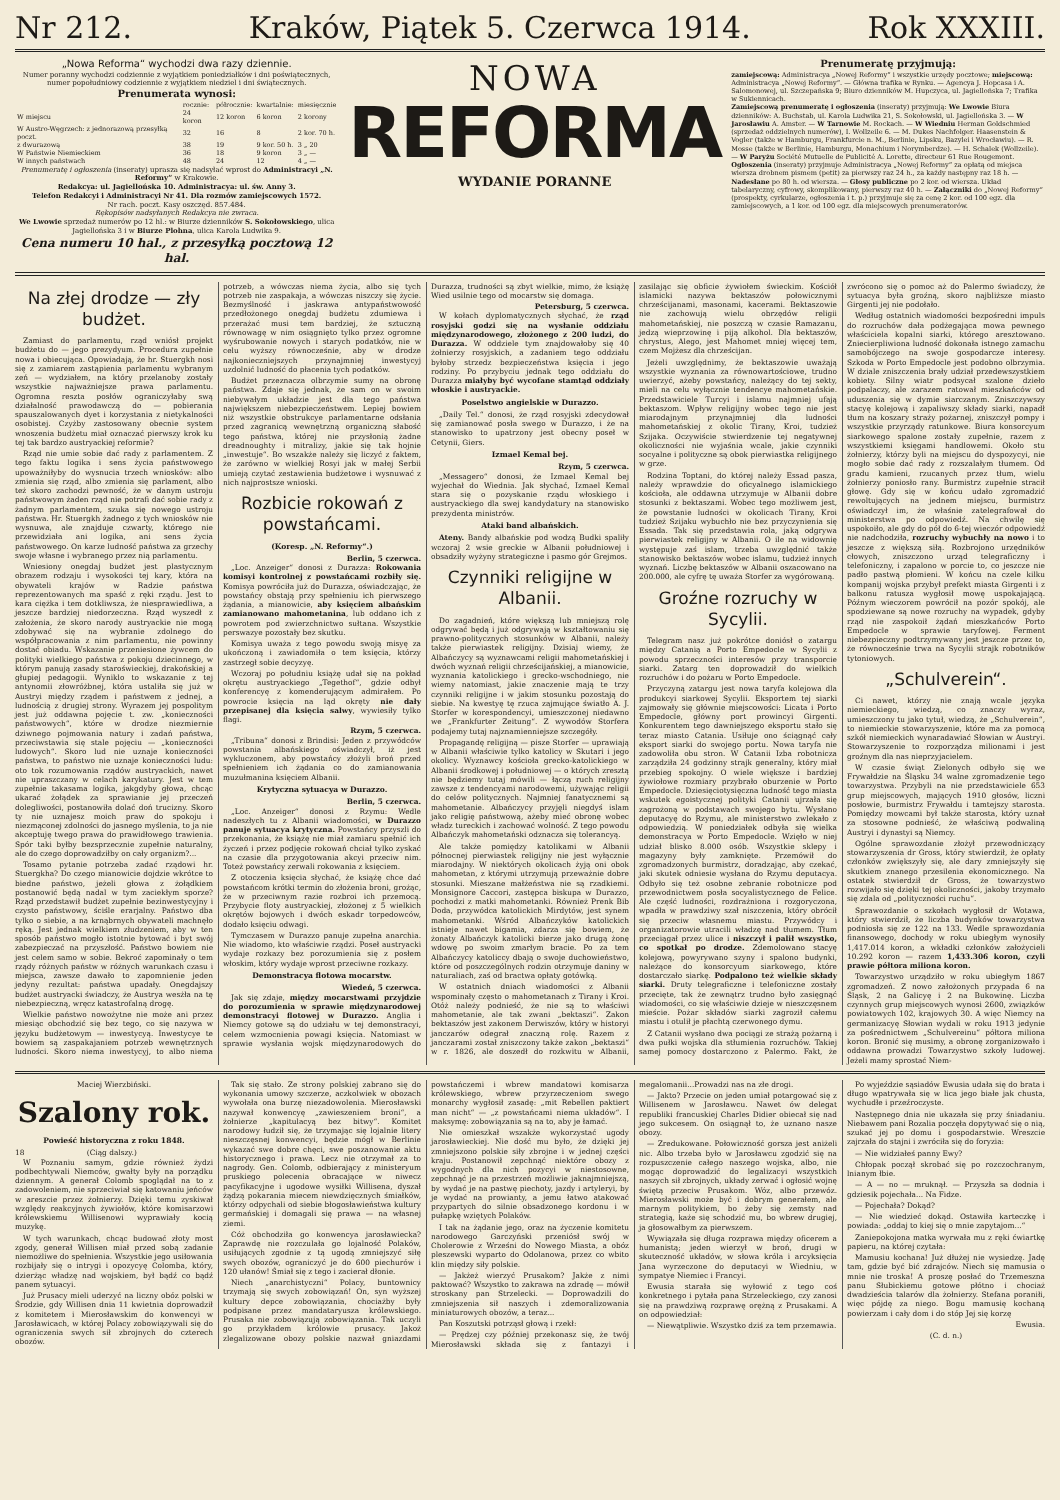Nr 212. Kraków, Piątek 5. Czerwca 1914. Rok XXXIII.
„Nowa Reforma“ wychodzi dwa razy dziennie.
Numer poranny wychodzi codziennie z wyjątkiem poniedziałków i dni poświątecznych, numer popołudniowy codziennie z wyjątkiem niedziel i dni świątecznych.
Prenumerata wynosi:
| | rocznie: | półrocznie: | kwartalnie: | miesięcznie |
| --- | --- | --- | --- | --- |
| W miejscu | 24 koron | 12 koron | 6 koron | 2 korony |
| W Austro-Węgrzech: z jednorazową przesyłką poczt. | 32 | 16 | 8 | 2 kor. 70 h. |
| z dwurazową | 38 | 19 | 9 kor. 50 h. | 3 „ 20 |
| W Państwie Niemieckiem | 36 | 18 | 9 koron | 3 „ — |
| W innych państwach | 48 | 24 | 12 | 4 „ — |
Prenumeratę i ogłoszenia (inseraty) uprasza się nadsyłać wprost do Administracyi „N. Reformy“ w Krakowie.
Redakcya: ul. Jagiellońska 10. Administracya: ul. św. Anny 3.
Telefon Redakcyi i Administracyi Nr 41. Dla rozmów zamiejscowych 1572.
Nr rach. poczt. Kasy oszczęd. 857.484.
Rękopisów nadsyłanych Redakcya nie zwraca.
We Lwowie sprzedaż numerów po 12 hl.: w Biurze dzienników S. Sokołowskiego, ulica Jagiellońska 3 i w Biurze Plohna, ulica Karola Ludwika 9.
Cena numeru 10 hal., z przesyłką pocztową 12 hal.
NOWA
REFORMA
WYDANIE PORANNE
Prenumeratę przyjmują:
zamiejscową: Administracya „Nowej Reformy“ i wszystkie urzędy pocztowe; miejscową: Administracya „Nowej Reformy“. — Główna trafika w Rynku. — Agencya J. Hopcasa i A. Salomonowej, ul. Szczepańska 9; Biuro dzienników M. Hupczyca, ul. Jagiellońska 7; Trafika w Sukiennicach.
Zamiejscową prenumeratę i ogłoszenia (inseraty) przyjmują: We Lwowie Biura dzienników: A. Buchstab, ul. Karola Ludwika 21, S. Sokołowski, ul. Jagiellońska 3. — W Jarosławiu A. Amster. — W Tarnowie M. Rockach. — W Wiedniu Herman Goldschmied (sprzedaż oddzielnych numerów), I. Wollzeile 6. — M. Dukes Nachfolger. Haasenstein & Vogler (także w Hamburgu, Frankfurcie n. M., Berlinie, Lipsku, Bazylei i Wrocławiu). — R. Mosse (także w Berlinie, Hamburgu, Monachium i Norymberdze). — H. Schalek (Wollzeile). — W Paryżu Société Mutuelle de Publicité A. Lorette, directeur 61 Rue Rougemont.
Ogłoszenia (inseraty) przyjmuje Administracya „Nowej Reformy“ za opłatą od miejsca wiersza drobnem pismem (petit) za pierwszy raz 24 h., za każdy następny raz 18 h. — Nadesłane po 80 h. od wiersza. — Głosy publiczne po 2 kor. od wiersza. Układ tabelaryczny, cyfrowy, skomplikowany, pierwszy raz 40 h. — Załączniki do „Nowej Reformy“ (prospekty, cyrkularze, ogłoszenia i t. p.) przyjmuje się za cenę 2 kor. od 100 egz. dla zamiejscowych, a 1 kor. od 100 egz. dla miejscowych prenumeratorów.
Na złej drodze — zły budżet.
Zamiast do parlamentu, rząd wniósł projekt budżetu do — jego prezydyum. Procedura zupełnie nowa i obiecująca. Opowiadają, że hr. Stuergkh nosi się z zamiarem zastąpienia parlamentu wybranym zeń — wydziałem, na który przelanoby zostały wszystkie najważniejsze prawa parlamentu. Ogromna reszta posłów ograniczyłaby swą działalność prawodawczą do — pobierania spauszalowanych dyet i korzystania z nietykalności osobistej. Czyżby zastosowany obecnie system wnoszenia budżetu miał oznaczać pierwszy krok ku tej tak bardzo austryackiej reformie?
Rząd nie umie sobie dać rady z parlamentem. Z tego faktu logika i sens życia państwowego upoważniłyby do wysnucia trzech wniosków: albo zmienia się rząd, albo zmienia się parlament, albo też skoro zachodzi pewność, że w danym ustroju państwowym żaden rząd nie potrafi dać sobie rady z żadnym parlamentem, szuka się nowego ustroju państwa. Hr. Stuergkh żadnego z tych wniosków nie wysnuwa, ale znajduje czwarty, którego nie przewidziała ani logika, ani sens życia państwowego. On karze ludność państwa za grzechy swoje własne i wybranego przez nią parlamentu.
Wniesiony onegdaj budżet jest plastycznym obrazem rodzaju i wysokości tej kary, która na obywateli krajów w Radzie państwa reprezentowanych ma spaść z ręki rządu. Jest to kara ciężka i tem dotkliwsza, że niesprawiedliwa, a jeszcze bardziej niedorzeczna. Rząd wyszedł z założenia, że skoro narody austryackie nie mogą zdobywać się na wybranie zdolnego do współpracowania z nim parlamentu, nie powinny dostać obiadu. Wskazanie przeniesione żywcem do polityki wielkiego państwa z pokoju dziecinnego, w którym panują zasady staroświeckiej, drakońskiej a głupiej pedagogii. Wyniklo to wskazanie z tej antynomii złowróżbnej, która ustaliła się już w Austryi między rządem i państwem z jednej, a ludnością z drugiej strony. Wyrazem jej pospolitym jest już oddawna pojęcie t. zw. „konieczności państwowych“, które w drodze niezmiernie dziwnego pojmowania natury i zadań państwa, przeciwstawia się stale pojęciu — „konieczności ludowych“. Skoro lud nie uznaje konieczności państwa, to państwo nie uznaje konieczności ludu: oto tok rozumowania rządów austryackich, nawet nie upraszczany w celach karykatury. Jest w tem zupełnie takasama logika, jakgdyby głowa, chcąc ukarać żołądek za sprawianie jej przeczeń dolegliwości, postanowiła dolać doń trucizny. Skoro ty nie uznajesz moich praw do spokoju i niezmąconej zdolności do jasnego myślenia, to ja nie akceptuję twego prawa do prawidłowego trawienia. Spór taki byłby bezsprzecznie zupełnie naturalny, ale do czego doprowadziłby on cały organizm?...
Tosamo pytanie potrzeba zadać rządowi hr. Stuergkha? Do czego mianowicie dojdzie wkrótce to biedne państwo, jeżeli głowa z żołądkiem postanowić będą nadal w tym zaciekłym sporze? Rząd przedstawił budżet zupełnie bezinwestycyjny i czysto państwowy, ściśle erarjalny. Państwo dba tylko o siebie, a na krnąbrnych obywateli machnęło ręką. Jest jednak wielkiem złudzeniem, aby w ten sposób państwo mogło istotnie bytować i byt swój zabezpieczać na przyszłość. Państwo bowiem nie jest celem samo w sobie. Bekroć zapominały o tem rządy różnych państw w różnych warunkach czasu i miejsca, zawsze dawało to zapomnienie jeden jedyny rezultat: państwa upadały. Onegdajszy budżet austryacki świadczy, że Austrya wesżła na tę niebezpieczną, wręcz katastrofalną drogę.
Wielkie państwo nowożytne nie może ani przez miesiąc obchodzić się bez tego, co się nazywa w języku budżetowym — inwestycyą. Inwestycye te bowiem są zaspakajaniem potrzeb wewnętrznych ludności. Skoro niema inwestycyj, to albo niema potrzeb, a wówczas niema życia, albo się tych potrzeb nie zaspakaja, a wówczas niszczy się życie. Bezmyślność i jaskrawa antypaństwowość przedłożonego onegdaj budżetu zdumiewa i przerażać musi tem bardziej, że sztuczną równowagę w nim osiągnięto tylko przez ogromne wyśrubowanie nowych i starych podatków, nie w celu wyższy równocześnie, aby w drodze najkonieczniejszych przynajmniej inwestycyj uzdolnić ludność do płacenia tych podatków.
Budżet przeznacza olbrzymie sumy na obronę państwa. Zdaje się jednak, że sam on w swoim niebywałym układzie jest dla tego państwa największem niebezpieczeństwem. Lepiej bowiem niż wszystkie obstrukcye parlamentarne odsłania przed zagranicą wewnętrzną organiczną słabość tego państwa, której nie przysłonią żadne dreadnoughty i mitralizy, jakie się tak hojnie „inwestuje“. Bo wszakże należy się liczyć z faktem, że zarówno w wielkiej Rosyi jak w małej Serbii umieją czytać zestawienia budżetowe i wysnuwać z nich najprostsze wnioski.
Rozbicie rokowań z powstańcami.
(Koresp. „N. Reformy“.)
Berlin, 5 czerwca.
„Loc. Anzeiger“ donosi z Durazza: Rokowania komisyi kontrolnej z powstańcami rozbiły się. Komisya powróciła już do Durazza, oświadczając, że powstańcy obstają przy spełnieniu ich pierwszego żądania, a mianowicie, aby księciem albańskim zamianowano mahometanina, lub oddano ich z powrotem pod zwierzchnictwo sułtana. Wszystkie perswazye pozostały bez skutku.
Komisya uważa z tego powodu swoją misyę za ukończoną i zawiadomiła o tem księcia, którzy zastrzegł sobie decyzyę.
Wczoraj po południu książę udał się na pokład okrętu austryackiego „Tegethof“, gdzie odbył konferencyę z komenderującym admirałem. Po powrocie księcia na ląd okręty nie dały przepisanej dla księcia salwy, wywiesiły tylko flagi.
Rzym, 5 czerwca.
„Tribuna“ donosi z Brindisi: Jeden z przywódców powstania albańskiego oświadczył, iż jest wykluczonem, aby powstańcy złożyli broń przed spełnieniem ich żądania co do zamianowania muzułmanina księciem Albanii.
Krytyczna sytuacya w Durazzo.
Berlin, 5 czerwca.
„Loc. Anzeiger“ donosi z Rzymu: Wedle nadeszłych tu z Albanii wiadomości, w Durazzo panuje sytuacya krytyczna. Powstańcy przyszli do przekonania, że książę nie miał zamiaru spełnić ich życzeń i przez podjęcie rokowań chciał tylko zyskać na czasie dla przygotowania akcyi przeciw nim. Toteż powstańcy zerwali rokowania z księciem.
Z otoczenia księcia słychać, że książę chce dać powstańcom krótki termin do złożenia broni, grożąc, że w przeciwnym razie rozbroi ich przemocą. Przybycie floty austryackiej, złożonej z 5 wielkich okrętów bojowych i dwóch eskadr torpedowców, dodało księciu odwagi.
Tymczasem w Durazzo panuje zupełna anarchia. Nie wiadomo, kto właściwie rządzi. Poseł austryacki wydaje rozkazy bez porozumienia się z posłem włoskim, który wydaje wprost przeciwne rozkazy.
Demonstracya flotowa mocarstw.
Wiedeń, 5 czerwca.
Jak się zdaje, między mocarstwami przyjdzie do porozumienia w sprawie międzynarodowej demonstracyi flotowej w Durazzo. Anglia i Niemcy gotowe są do udziału w tej demonstracyi, celem wzmocnienia powagi księcia. Natomiast w sprawie wysłania wojsk międzynarodowych do Durazza, trudności są zbyt wielkie, mimo, że książę Wied usilnie tego od mocarstw się domaga.
Petersburg, 5 czerwca.
W kołach dyplomatycznych słychać, że rząd rosyjski godzi się na wysłanie oddziału międzynarodowego, złożonego z 200 ludzi, do Durazza. W oddziele tym znajdowałoby się 40 żołnierzy rosyjskich, a zadaniem tego oddziału byłoby strzedz bezpieczeństwa księcia i jego rodziny. Po przybyciu jednak tego oddziału do Durazza miałyby być wycofane stamtąd oddziały włoskie i austryackie.
Poselstwo angielskie w Durazzo.
„Daily Tel.“ donosi, że rząd rosyjski zdecydował się zamianować posła swego w Durazzo, i że na stanowisko to upatrzony jest obecny poseł w Cetynii, Giers.
Izmael Kemal bej.
Rzym, 5 czerwca.
„Messagero“ donosi, że Izmael Kemal bej wyjechał do Wiednia. Jak słychać, Izmael Kemal stara się o pozyskanie rządu włoskiego i austryackiego dla swej kandydatury na stanowisko prezydenta ministrów.
Ataki band albańskich.
Ateny. Bandy albańskie pod wodzą Budki spaliły wczoraj 2 wsie greckie w Albanii południowej i obsadziły wyżyny strategiczne i pasmo gór Grejmos.
Czynniki religijne w Albanii.
Do zagadnień, które większą lub mniejszą rolę odgrywać będą i już odgrywają w kształtowaniu się prawno-politycznych stosunków w Albanii, należy także pierwiastek religijny. Dzisiaj wiemy, że Albańczycy są wyznawcami religii mahometańskiej i dwóch wyznań religii chrześcijańskiej, a mianowicie, wyznania katolickiego i grecko-wschodniego, nie wiemy natomiast, jakie znaczenie mają te trzy czynniki religijne i w jakim stosunku pozostają do siebie. Na kwestyę tę rzuca zajmujące światło A. J. Storfer w korespondencyi, umieszczonej niedawno we „Frankfurter Zeitung“. Z wywodów Storfera podajemy tutaj najznamienniejsze szczegóły.
Propagandę religijną — pisze Storfer — uprawiają w Albanii właściwie tylko katolicy w Skutari i jego okolicy. Wyznawcy kościoła grecko-katolickiego w Albanii środkowej i południowej — o których zresztą nie będziemy tutaj mówili — łączą ruch religijny zawsze z tendencyami narodowemi, używając religii do celów politycznych. Najmniej fanatycznemi są mahometanie. Albańczycy przyjęli niegdyś islam jako religię państwową, ażeby mieć obronę wobec władz tureckich i zachować wolność. Z tego powodu Albańczyk mahometański odznacza się tolerancyą.
Ale także pomiędzy katolikami w Albanii północnej pierwiastek religijny nie jest wyłącznie miarodajny. W niektórych okolicach żyją oni obok mahometan, z którymi utrzymują przeważnie dobre stosunki. Mieszane małżeństwa nie są rzadkiemi. Monsignore Caccori, zastępca biskupa w Durazzo, pochodzi z matki mahometanki. Również Prenk Bib Doda, przywódca katolickich Mirdytów, jest synem mahometanki. Wśród Albańczyków katolickich istnieje nawet bigamia, zdarza się bowiem, że żonaty Albańczyk katolicki bierze jako drugą żonę wdowę po swoim zmarłym bracie. Po za tem Albańczycy katoliccy dbają o swoje duchowieństwo, które od poszczególnych rodzin otrzymuje daniny w naturaliach, zaś od bractwa opłaty gotówką.
W ostatnich dniach wiadomości z Albanii wspominały często o mahometanach z Tirany i Kroi. Otóż należy podnieść, że nie są to właściwi mahometanie, ale tak zwani „bektaszi“. Zakon bektaszów jest zakonem Derwiszów, który w historyi janczarów odegrał znaczną rolę. Razem z janczarami został zniszczony także zakon „bektaszi“ w r. 1826, ale doszedł do rozkwitu w Albanii, zasilając się obficie żywiołem świeckim. Kościół islamicki nazywa bektaszów połowicznymi chrześcijanami, masonami, kacerami. Bektaszowie nie zachowują wielu obrzędów religii mahometańskiej, nie poszczą w czasie Ramazanu, jedzą wieprzowinę i piją alkohol. Dla bektaszów, chrystus, Alego, jest Mahomet mniej więcej tem, czem Mojżesz dla chrześcijan.
Jeżeli uwzględnimy, że bektaszowie uważają wszystkie wyznania za równowartościowe, trudno uwierzyć, ażeby powstańcy, należący do tej sekty, mieli na celu wyłącznie tendencye mahometańskie. Przedstawiciele Turcyi i islamu najmniej ufają bektaszom. Wpływ religijny wobec tego nie jest miarodajnym przynajmniej dla ludności mahometańskiej z okolic Tirany, Kroi, tudzież Szijaka. Oczywiście stwierdzenie tej negatywnej okoliczności nie wyjaśnia wcale, jakie czynniki socyalne i polityczne są obok pierwiastka religijnego w grze.
Rodzina Toptani, do której należy Essad pasza, należy wprawdzie do oficyalnego islamickiego kościoła, ale oddawna utrzymuje w Albanii dobre stosunki z bektaszami. Wobec tego możliwem jest, że powstanie ludności w okolicach Tirany, Kroi tudzież Szijaku wybuchło nie bez przyczynienia się Essada. Tak się przedstawia rola, jaką odgrywa pierwiastek religijny w Albanii. O ile na widownię występuje zaś islam, trzeba uwzględnić także stanowisko bektaszów wobec islamu, tudzież innych wyznań. Liczbę bektaszów w Albanii oszacowano na 200.000, ale cyfrę tę uważa Storfer za wygórowaną.
Groźne rozruchy w Sycylii.
Telegram nasz już pokrótce doniósł o zatargu między Catanią a Porto Empedocle w Sycylii z powodu sprzeczności interesów przy transporcie siarki. Zatarg ten doprowadził do wielkich rozruchów i do pożaru w Porto Empedocle.
Przyczyną zatargu jest nowa taryfa kolejowa dla produkcyi siarkowej Sycylii. Eksportem tej siarki zajmowały się głównie miejscowości: Licata i Porto Empedocle, główny port prowincyi Girgenti. Konkurentem tego dawniejszego eksportu stało się teraz miasto Catania. Usiłuje ono ściągnąć cały eksport siarki do swojego portu. Nowa taryfa nie zadowoliła obu stron. W Catanii Izba robotnicza zarządziła 24 godzinny strajk generalny, który miał przebieg spokojny. O wiele większe i bardziej żywiołowe rozmiary przybrało oburzenie w Porto Empedocle. Dziesięciotysięczna ludność tego miasta wskutek egoistycznej polityki Catanii ujrzała się zagrożoną w podstawach swojego bytu. Wysłano deputacyę do Rzymu, ale ministerstwo zwlekało z odpowiedzią. W poniedziałek odbyła się wielka demonstracya w Porto Empedocle. Wzięło w niej udział blisko 8.000 osób. Wszystkie sklepy i magazyny były zamknięte. Przemówił do zgromadzonych burmistrz, doradzając, aby czekać, jaki skutek odniesie wysłana do Rzymu deputacya. Odbyło się też osobne zebranie robotnicze pod przewodnictwem posła socyalistycznego de Felice. Ale część ludności, rozdrażniona i rozgoryczona, wpadła w prawdziwy szał niszczenia, który obrócił się przeciw własnemu miastu. Przywódcy i organizatorowie utracili władzę nad tłumem. Tłum przeciągał przez ulice i niszczył i palił wszystko, co spotkał po drodze. Zdemolowano stacyę kolejową, powyrywano szyny i spalono budynki, należące do konsorcyum siarkowego, które dostarczało siarkę. Podpalono też wielkie składy siarki. Druty telegraficzne i telefoniczne zostały przecięte, tak że zewnątrz trudno było zasięgnąć wiadomości, co się właściwie dzieje w nieszczęsnem mieście. Pożar składów siarki zagroził całemu miastu i otulił je płachtą czerwonego dymu.
Z Catanii wysłano dwa pociągi ze strażą pożarną i dwa pułki wojska dla stłumienia rozruchów. Takiej samej pomocy dostarczono z Palermo. Fakt, że zwrócono się o pomoc aż do Palermo świadczy, że sytuacya była groźną, skoro najbliższe miasto Girgenti jej nie podołało.
Według ostatnich wiadomości bezpośredni impuls do rozruchów dała podżegająca mowa pewnego właściciela kopalni siarki, którego aresztowano. Zniecierpliwiona ludność dokonała istnego zamachu samobójczego na swoje gospodarcze interesy. Szkoda w Porto Empedocle jest podobno olbrzymia. W dziale zniszczenia brały udział przedewszystkiem kobiety. Silny wiatr podsycał szalone dzieło podpalaczy, ale zarazem ratował mieszkańców od uduszenia się w dymie siarczanym. Zniszczywszy stacyę kolejową i zapaliwszy składy siarki, napadł tłum na koszary straży pożarnej, zniszczył pompy i wszystkie przyrządy ratunkowe. Biura konsorcyum siarkowego spalone zostały zupełnie, razem z wszystkiemi księgami handlowemi. Około stu żołnierzy, którzy byli na miejscu do dyspozycyi, nie mogło sobie dać rady z rozszalałym tłumem. Od gradu kamieni, rzucanych przez tłum, wielu żołnierzy poniosło rany. Burmistrz zupełnie stracił głowę. Gdy się w końcu udało zgromadzić rewoltujących na jednem miejscu, burmistrz oświadczył im, że właśnie zatelegrafował do ministerstwa po odpowiedź. Na chwilę się uspokoiło, ale gdy do pół do 6-tej wieczór odpowiedź nie nadchodziła, rozruchy wybuchły na nowo i to jeszcze z większą siłą. Rozbrojono urzędników cłowych, zniszczono urząd telegraficzny i telefoniczny, i zapalono w porcie to, co jeszcze nie padło pastwą płomieni. W końcu na czele kilku kompanij wojska przybył prefekt miasta Girgenti i z balkonu ratusza wygłosił mowę uspokajającą. Późnym wieczorem powrócił na pozór spokój, ale spodziewane są nowe rozruchy na wypadek, gdyby rząd nie zaspokoił żądań mieszkańców Porto Empedocle w sprawie taryfowej. Ferment niebezpieczny podtrzymywany jest jeszcze przez to, że równocześnie trwa na Sycylii strajk robotników tytoniowych.
„Schulverein“.
Ci nawet, którzy nie znają wcale języka niemieckiego, wiedzą, co znaczy wyraz, umieszczony tu jako tytuł, wiedzą, że „Schulverein“, to niemieckie stowarzyszenie, które ma za pomocą szkół niemieckich wynaradawiać Słowian w Austryi. Stowarzyszenie to rozporządza milionami i jest groźnym dla nas nieprzyjacielem.
W czasie świąt Zielonych odbyło się we Frywałdzie na Śląsku 34 walne zgromadzenie tego towarzystwa. Przybyli na nie przedstawiciele 653 grup miejscowych, mających 1910 głosów, liczni posłowie, burmistrz Frywałdu i tamtejszy starosta. Pomiędzy mowcami był także starosta, który uznał za stosowne podnieść, że właściwą podwaliną Austryi i dynastyi są Niemcy.
Ogólne sprawozdanie złożył przewodniczący stowarzyszenia dr Gross, który stwierdził, że opłaty członków zwiększyły się, ale dary zmniejszyły się skutkiem znanego przesilenia ekonomicznego. Na ostatek stwierdził dr Gross, że towarzystwo rozwijało się dzięki tej okoliczności, jakoby trzymało się zdala od „polityczności ruchu“.
Sprawozdanie o szkołach wygłosił dr Wotawa, który stwierdził, że liczba budynków towarzystwa podniosła się ze 122 na 133. Wedle sprawozdania finansowego, dochody w roku ubiegłym wynosiły 1,417.014 koron, a wkładki członków założycieli 10.292 koron — razem 1,433.306 koron, czyli prawie półtora miliona koron.
Towarzystwo urządziło w roku ubiegłym 1867 zgromadzeń. Z nowo założonych przypada 6 na Śląsk, 2 na Galicyę i 2 na Bukowinę. Liczba czynnych grup miejscowych wynosi 2600, związków powiatowych 102, krajowych 30. A więc Niemcy na germanizacyę Słowian wydali w roku 1913 jedynie za pośrednictwem „Schulvereinu“ półtora miliona koron. Bronić się musimy, a obronę zorganizowało i oddawna prowadzi Towarzystwo szkoły ludowej. Jeżeli mamy sprostać Niem-
Maciej Wierzbiński.
Szalony rok.
Powieść historyczna z roku 1848.
18 (Ciąg dalszy.)
W Poznaniu samym, gdzie również żydzi podbechtywali Niemców, gwałty były na porządku dziennym. A generał Colomb spoglądał na to z zadowoleniem, nie sprzeciwiał się katowaniu jeńców w areszcie przez żołnierzy. Dzięki temu zyskiwał względy reakcyjnych żywiołów, które komisarzowi królewskiemu Willisenowi wyprawiały kocią muzykę.
W tych warunkach, chcąc budować złoty most zgody, generał Willisen miał przed sobą zadanie niemożliwe do spełnienia. Wszystkie jego usiłowania rozbijały się o intrygi i opozycyę Colomba, który, dzierżąc władzę nad wojskiem, był bądź co bądź panem sytuacyi.
Już Prusacy mieli uderzyć na liczny obóz polski w Środzie, gdy Willisen dnia 11 kwietnia doprowadził z komitetem i Mierosławskim do konwencyi w Jarosławicach, w której Polacy zobowiązywali się do ograniczenia swych sił zbrojnych do czterech obozów.
Tak się stało. Ze strony polskiej zabrano się do wykonania umowy szczerze, aczkolwiek w obozach wywołała ona burzę niezadowolenia. Mierosławski nazywał konwencyę „zawieszeniem broni“, a żołnierze „kapitulacyą bez bitwy“. Komitet narodowy łudził się, że trzymając się lojalnie litery nieszczęsnej konwencyi, będzie mógł w Berlinie wykazać swe dobre chęci, swe poszanowanie aktu historycznego i prawa. Lecz nie otrzymał za to nagrody. Gen. Colomb, odbierający z ministeryum pruskiego polecenia obracające w niwecz pacyfikacyjne i ugodowe wysiłki Willisena, dyszał żądzą pokarania miecem niewdzięcznych śmiałków, którzy odpychali od siebie błogosławieństwa kultury germańskiej i domagali się prawa — na własnej ziemi.
Cóż obchodziła go konwencya jarosławiecka? Zaprawdę nie rozczulała go lojalność Polaków, usiłujących zgodnie z tą ugodą zmniejszyć siłę swych obozów, ograniczyć je do 600 piechurów i 120 ułanów! Śmiał się z tego i zacierał dłonie.
Niech „anarchistyczni“ Polacy, buntownicy trzymają się swych zobowiązań! On, syn wyższej kultury depce zobowiązania, chociażby były podpisane przez mandataryusza królewskiego. Prusaka nie zobowiązują zobowiązania. Tak uczyli go przykładem królowie prusacy. Jakoż zlegalizowane obozy polskie nazwał gniazdami powstańczemi i wbrew mandatowi komisarza królewskiego, wbrew przyrzeczeniom swego monarchy wygłosił zasadę: „mit Rebellen paktiert man nicht“ — „z powstańcami niema układów“. I maksymę: zobowiązania są na to, aby je łamać.
Nie omieszkał wszakże wykorzystać ugody jarosławieckiej. Nie dość mu było, że dzięki jej zmniejszono polskie siły zbrojne i w jednej części kraju. Postanowił zepchnąć niektóre obozy z wygodnych dla nich pozycyi w niestosowne, zepchnąć je na przestrzeń możliwie jaknajmniejszą, by wydać je na pastwę piechoty, jazdy i artyleryi, by je wydać na prowianty, a jemu łatwo atakować przypartych do silnie obsadzonego kordonu i w pułapkę wziętych Polaków.
I tak na żądanie jego, oraz na życzenie komitetu narodowego Garczyński przeniósł swój w Cholerowie z Wrześni do Nowego Miasta, a obóz pleszewski wyparto do Odolanowa, przez co wbito klin między siły polskie.
— Jakżeż wierzyć Prusakom? Jakże z nimi paktować? Wszystko to zakrawa na zdradę — mówił stroskany pan Strzelecki. — Doprowadzili do zmniejszenia sił naszych i zdemoralizowania miniaturowych obozów, a teraz...
Pan Koszutski potrząsł głową i rzekł:
— Prędzej czy później przekonasz się, że twój Mierosławski składa się z fantazyi i megalomanii...Prowadzi nas na złe drogi.
— Jakto? Przecie on jeden umiał potargować się z Willisenem w Jarosławcu. Nawet ów delegat republiki francuskiej Charles Didier obiecał się nad jego sukcesem. On osiągnął to, że uznano nasze obozy.
— Zredukowane. Połowiczność gorsza jest aniżeli nic. Albo trzeba było w Jarosławcu zgodzić się na rozpuszczenie całego naszego wojska, albo, nie mogąc doprowadzić do legalizacyi wszystkich naszych sił zbrojnych, układy zerwać i ogłosić wojnę świętą przeciw Prusakom. Wóz, albo przewóz. Mierosławski może być i dobrym generałem, ale marnym politykiem, bo żeby się zemsty nad strategią, każe się schodzić mu, bo wbrew drugiej, ja głosowałbym za pierwszem.
Wywiązała się długa rozprawa między oficerem a humanistą; jeden wierzył w broń, drugi w skuteczność układów, w słowa króla i arcyksięcia Jana wyrzeczone do deputacyi w Wiedniu, w sympatye Niemiec i Francyi.
Ewusia starała się wyłowić z tego coś konkretnego i pytała pana Strzeleckiego, czy zanosi się na prawdziwą rozprawę orężną z Prusakami. A on odpowiedział:
— Niewątpliwie. Wszystko dziś za tem przemawia.
Po wyjeździe sąsiadów Ewusia udała się do brata i długo wpatrywała się w lica jego białe jak chusta, wychudłe i przeźroczyste.
Następnego dnia nie ukazała się przy śniadaniu. Niebawem pani Rozalia poczęła dopytywać się o nią, szukać jej po domu i gospodarstwie. Wreszcie zajrzała do stajni i zwróciła się do foryzia:
— Nie widziałeś panny Ewy?
Chłopak począł skrobać się po rozczochranym, lnianym łbie.
— A — no — mruknął. — Przyszła sa dodnia i gdziesik pojechała... Na Fidze.
— Pojechała? Dokąd?
— Nie wiedzieć dokąd. Ostawiła karteczkę i powiada: „oddaj to kiej się o mnie zapytajom...“
Zaniepokojona matka wyrwała mu z ręki ćwiartkę papieru, na której czytała:
Mamusiu kochana! Już dłużej nie wysiedzę. Jadę tam, gdzie być bić zdrajców. Niech się mamusia o mnie nie troska! A proszę posłać do Trzemeszna panu Słubickiemu gotowe płótno i chociaż dwadzieścia talarów dla żołnierzy. Stefana poraniłi, więc pójdę za niego. Bogu mamusię kochaną powierzam i cały dom i do stóp Jej się korzę
Ewusia.
(C. d. n.)